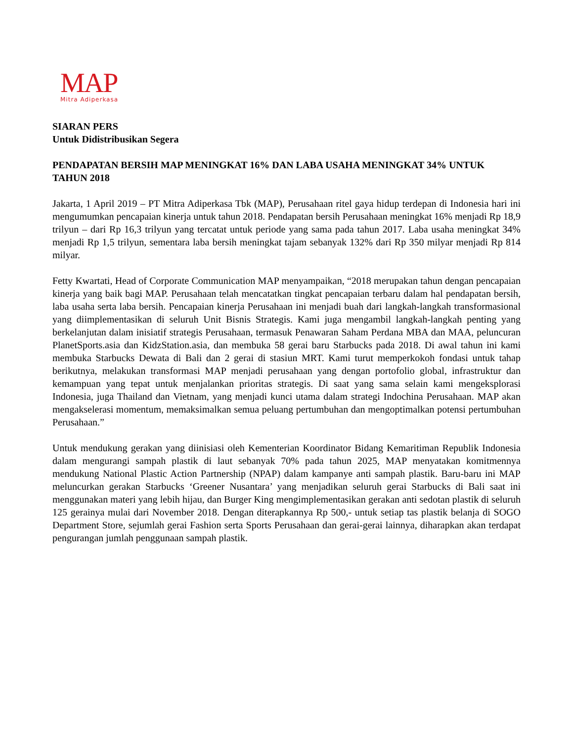MAP
Mitra Adiperkasa
SIARAN PERS
Untuk Didistribusikan Segera
PENDAPATAN BERSIH MAP MENINGKAT 16% DAN LABA USAHA MENINGKAT 34% UNTUK TAHUN 2018
Jakarta, 1 April 2019 – PT Mitra Adiperkasa Tbk (MAP), Perusahaan ritel gaya hidup terdepan di Indonesia hari ini mengumumkan pencapaian kinerja untuk tahun 2018. Pendapatan bersih Perusahaan meningkat 16% menjadi Rp 18,9 trilyun – dari Rp 16,3 trilyun yang tercatat untuk periode yang sama pada tahun 2017. Laba usaha meningkat 34% menjadi Rp 1,5 trilyun, sementara laba bersih meningkat tajam sebanyak 132% dari Rp 350 milyar menjadi Rp 814 milyar.
Fetty Kwartati, Head of Corporate Communication MAP menyampaikan, “2018 merupakan tahun dengan pencapaian kinerja yang baik bagi MAP. Perusahaan telah mencatatkan tingkat pencapaian terbaru dalam hal pendapatan bersih, laba usaha serta laba bersih. Pencapaian kinerja Perusahaan ini menjadi buah dari langkah-langkah transformasional yang diimplementasikan di seluruh Unit Bisnis Strategis. Kami juga mengambil langkah-langkah penting yang berkelanjutan dalam inisiatif strategis Perusahaan, termasuk Penawaran Saham Perdana MBA dan MAA, peluncuran PlanetSports.asia dan KidzStation.asia, dan membuka 58 gerai baru Starbucks pada 2018. Di awal tahun ini kami membuka Starbucks Dewata di Bali dan 2 gerai di stasiun MRT. Kami turut memperkokoh fondasi untuk tahap berikutnya, melakukan transformasi MAP menjadi perusahaan yang dengan portofolio global, infrastruktur dan kemampuan yang tepat untuk menjalankan prioritas strategis. Di saat yang sama selain kami mengeksplorasi Indonesia, juga Thailand dan Vietnam, yang menjadi kunci utama dalam strategi Indochina Perusahaan. MAP akan mengakselerasi momentum, memaksimalkan semua peluang pertumbuhan dan mengoptimalkan potensi pertumbuhan Perusahaan.”
Untuk mendukung gerakan yang diinisiasi oleh Kementerian Koordinator Bidang Kemaritiman Republik Indonesia dalam mengurangi sampah plastik di laut sebanyak 70% pada tahun 2025, MAP menyatakan komitmennya mendukung National Plastic Action Partnership (NPAP) dalam kampanye anti sampah plastik. Baru-baru ini MAP meluncurkan gerakan Starbucks ‘Greener Nusantara’ yang menjadikan seluruh gerai Starbucks di Bali saat ini menggunakan materi yang lebih hijau, dan Burger King mengimplementasikan gerakan anti sedotan plastik di seluruh 125 gerainya mulai dari November 2018. Dengan diterapkannya Rp 500,- untuk setiap tas plastik belanja di SOGO Department Store, sejumlah gerai Fashion serta Sports Perusahaan dan gerai-gerai lainnya, diharapkan akan terdapat pengurangan jumlah penggunaan sampah plastik.